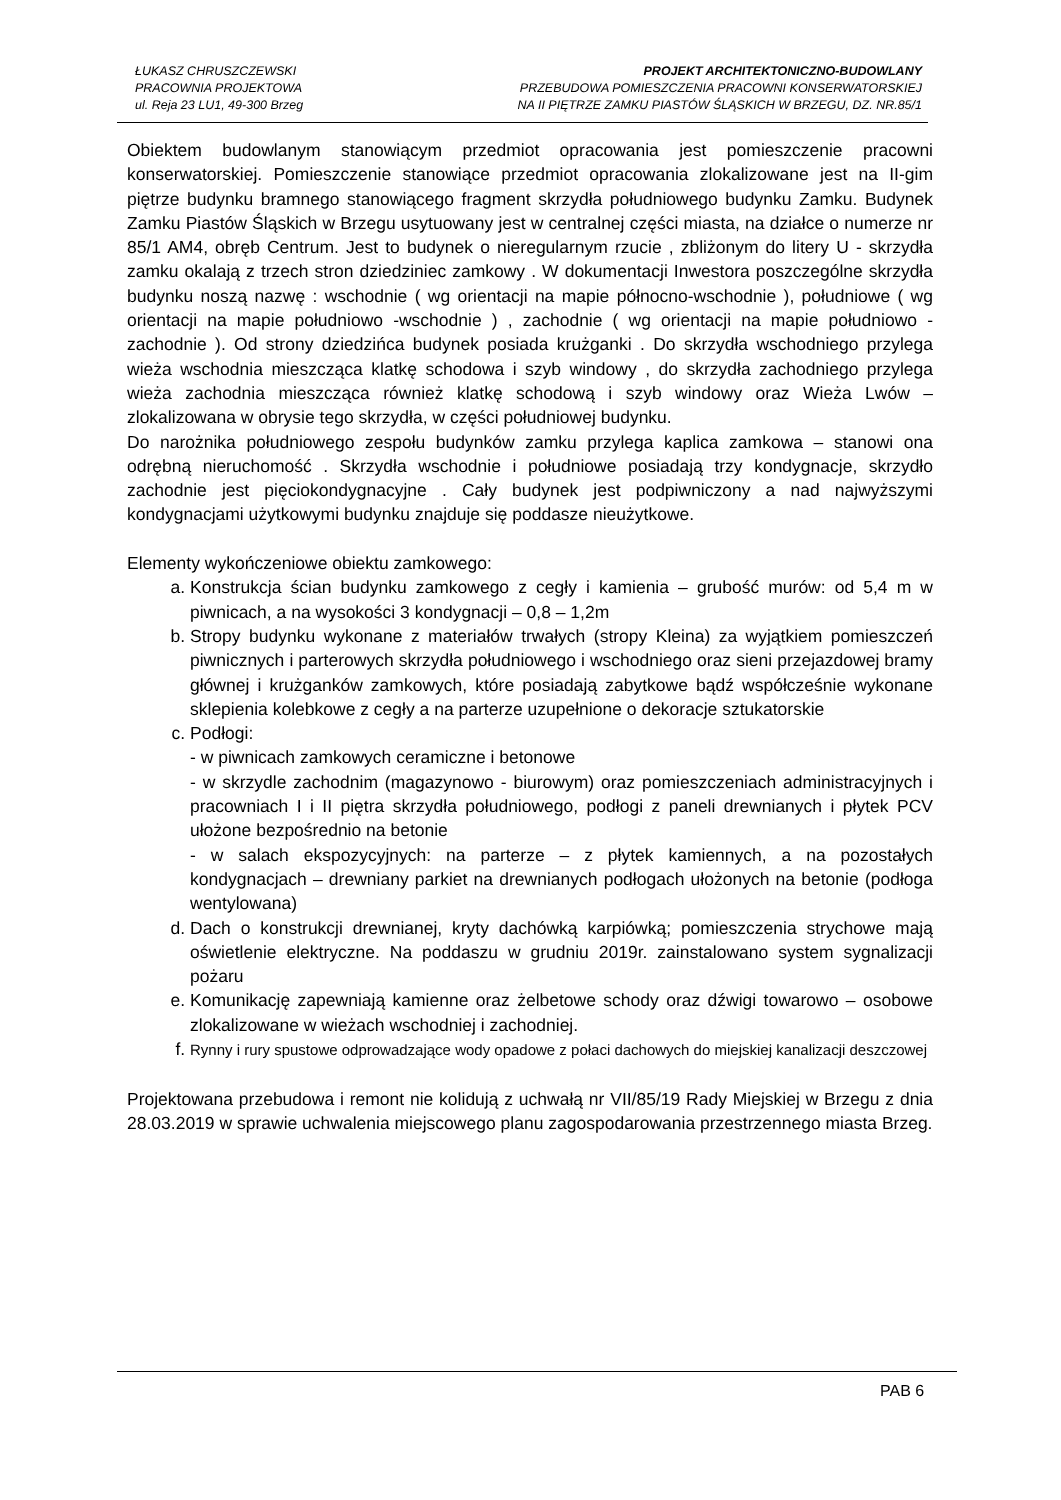ŁUKASZ CHRUSZCZEWSKI
PRACOWNIA PROJEKTOWA
ul. Reja 23 LU1, 49-300 Brzeg
PROJEKT ARCHITEKTONICZNO-BUDOWLANY
PRZEBUDOWA POMIESZCZENIA PRACOWNI KONSERWATORSKIEJ
NA II PIĘTRZE ZAMKU PIASTÓW ŚLĄSKICH W BRZEGU, DZ. NR.85/1
Obiektem budowlanym stanowiącym przedmiot opracowania jest pomieszczenie pracowni konserwatorskiej. Pomieszczenie stanowiące przedmiot opracowania zlokalizowane jest na II-gim piętrze budynku bramnego stanowiącego fragment skrzydła południowego budynku Zamku. Budynek Zamku Piastów Śląskich w Brzegu usytuowany jest w centralnej części miasta, na działce o numerze nr 85/1 AM4, obręb Centrum. Jest to budynek o nieregularnym rzucie , zbliżonym do litery U - skrzydła zamku okalają z trzech stron dziedziniec zamkowy . W dokumentacji Inwestora poszczególne skrzydła budynku noszą nazwę : wschodnie ( wg orientacji na mapie północno-wschodnie ), południowe ( wg orientacji na mapie południowo -wschodnie ) , zachodnie ( wg orientacji na mapie południowo -zachodnie ). Od strony dziedzińca budynek posiada krużganki . Do skrzydła wschodniego przylega wieża wschodnia mieszcząca klatkę schodowa i szyb windowy , do skrzydła zachodniego przylega wieża zachodnia mieszcząca również klatkę schodową i szyb windowy oraz Wieża Lwów – zlokalizowana w obrysie tego skrzydła, w części południowej budynku.
Do narożnika południowego zespołu budynków zamku przylega kaplica zamkowa – stanowi ona odrębną nieruchomość . Skrzydła wschodnie i południowe posiadają trzy kondygnacje, skrzydło zachodnie jest pięciokondygnacyjne . Cały budynek jest podpiwniczony a nad najwyższymi kondygnacjami użytkowymi budynku znajduje się poddasze nieużytkowe.
Elementy wykończeniowe obiektu zamkowego:
a. Konstrukcja ścian budynku zamkowego z cegły i kamienia – grubość murów: od 5,4 m w piwnicach, a na wysokości 3 kondygnacji – 0,8 – 1,2m
b. Stropy budynku wykonane z materiałów trwałych (stropy Kleina) za wyjątkiem pomieszczeń piwnicznych i parterowych skrzydła południowego i wschodniego oraz sieni przejazdowej bramy głównej i krużganków zamkowych, które posiadają zabytkowe bądź współcześnie wykonane sklepienia kolebkowe z cegły a na parterze uzupełnione o dekoracje sztukatorskie
c. Podłogi:
- w piwnicach zamkowych ceramiczne i betonowe
- w skrzydle zachodnim (magazynowo - biurowym) oraz pomieszczeniach administracyjnych i pracowniach I i II piętra skrzydła południowego, podłogi z paneli drewnianych i płytek PCV ułożone bezpośrednio na betonie
- w salach ekspozycyjnych: na parterze – z płytek kamiennych, a na pozostałych kondygnacjach – drewniany parkiet na drewnianych podłogach ułożonych na betonie (podłoga wentylowana)
d. Dach o konstrukcji drewnianej, kryty dachówką karpiówką; pomieszczenia strychowe mają oświetlenie elektryczne. Na poddaszu w grudniu 2019r. zainstalowano system sygnalizacji pożaru
e. Komunikację zapewniają kamienne oraz żelbetowe schody oraz dźwigi towarowo – osobowe zlokalizowane w wieżach wschodniej i zachodniej.
f. Rynny i rury spustowe odprowadzające wody opadowe z połaci dachowych do miejskiej kanalizacji deszczowej
Projektowana przebudowa i remont nie kolidują z uchwałą nr VII/85/19 Rady Miejskiej w Brzegu z dnia 28.03.2019 w sprawie uchwalenia miejscowego planu zagospodarowania przestrzennego miasta Brzeg.
PAB 6